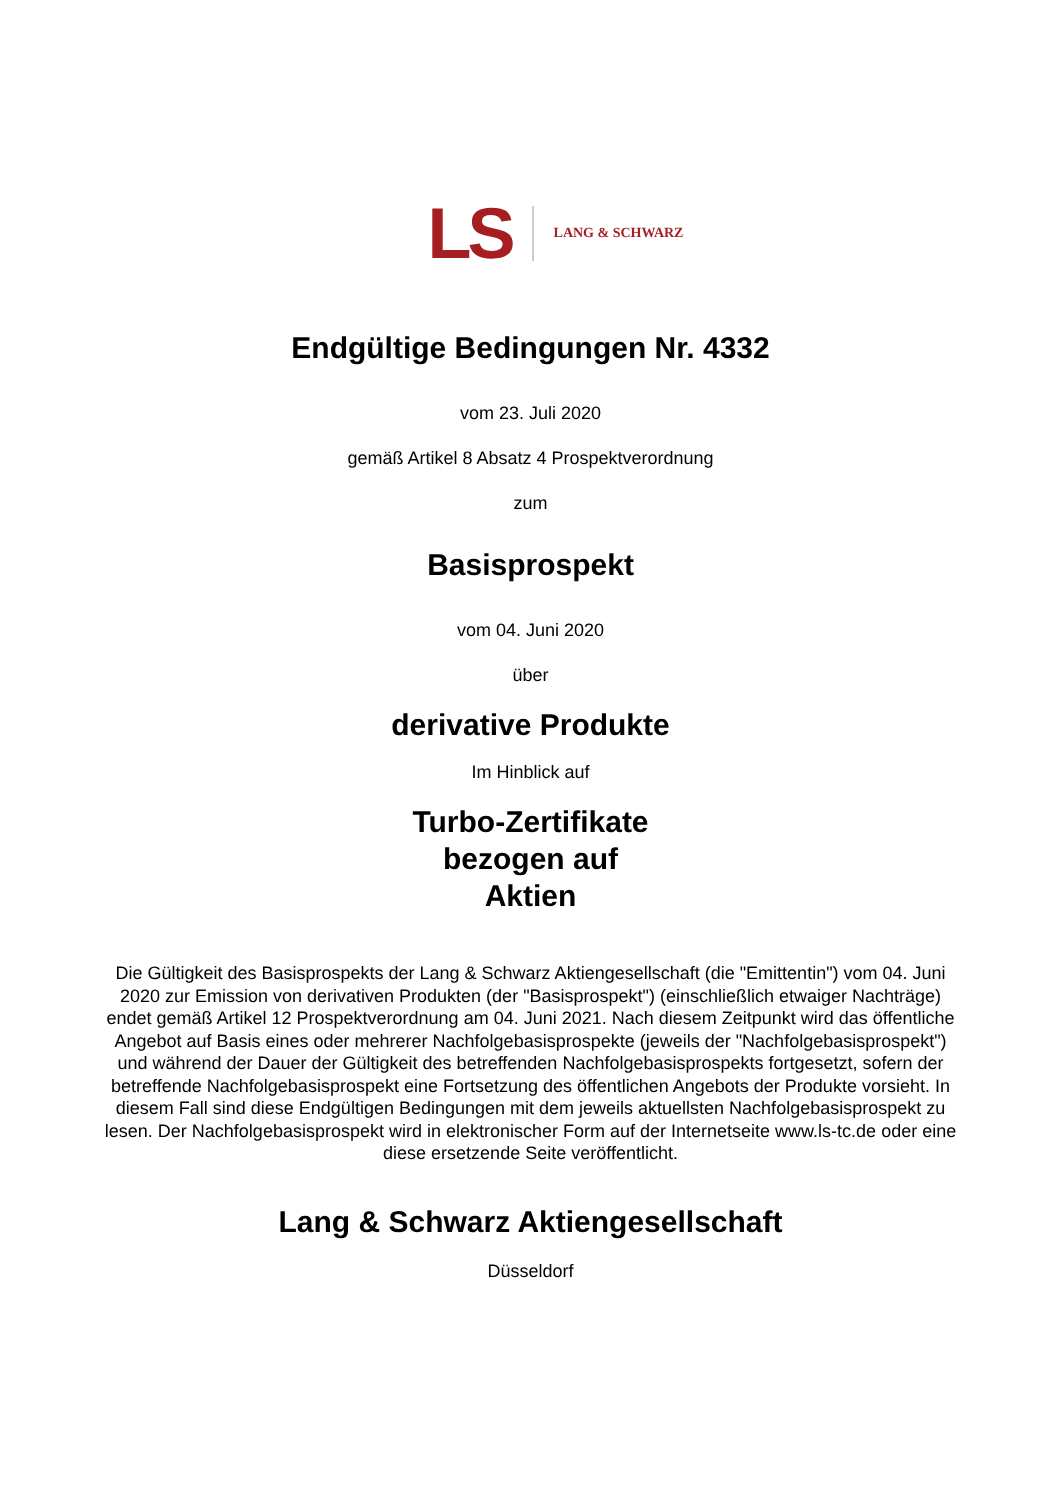LS
LANG & SCHWARZ
Endgültige Bedingungen Nr. 4332
vom 23. Juli 2020
gemäß Artikel 8 Absatz 4 Prospektverordnung
zum
Basisprospekt
vom 04. Juni 2020
über
derivative Produkte
Im Hinblick auf
Turbo-Zertifikate
bezogen auf
Aktien
Die Gültigkeit des Basisprospekts der Lang & Schwarz Aktiengesellschaft (die "Emittentin") vom 04. Juni 2020 zur Emission von derivativen Produkten (der "Basisprospekt") (einschließlich etwaiger Nachträge) endet gemäß Artikel 12 Prospektverordnung am 04. Juni 2021. Nach diesem Zeitpunkt wird das öffentliche Angebot auf Basis eines oder mehrerer Nachfolgebasisprospekte (jeweils der "Nachfolgebasisprospekt") und während der Dauer der Gültigkeit des betreffenden Nachfolgebasisprospekts fortgesetzt, sofern der betreffende Nachfolgebasisprospekt eine Fortsetzung des öffentlichen Angebots der Produkte vorsieht. In diesem Fall sind diese Endgültigen Bedingungen mit dem jeweils aktuellsten Nachfolgebasisprospekt zu lesen. Der Nachfolgebasisprospekt wird in elektronischer Form auf der Internetseite www.ls-tc.de oder eine diese ersetzende Seite veröffentlicht.
Lang & Schwarz Aktiengesellschaft
Düsseldorf